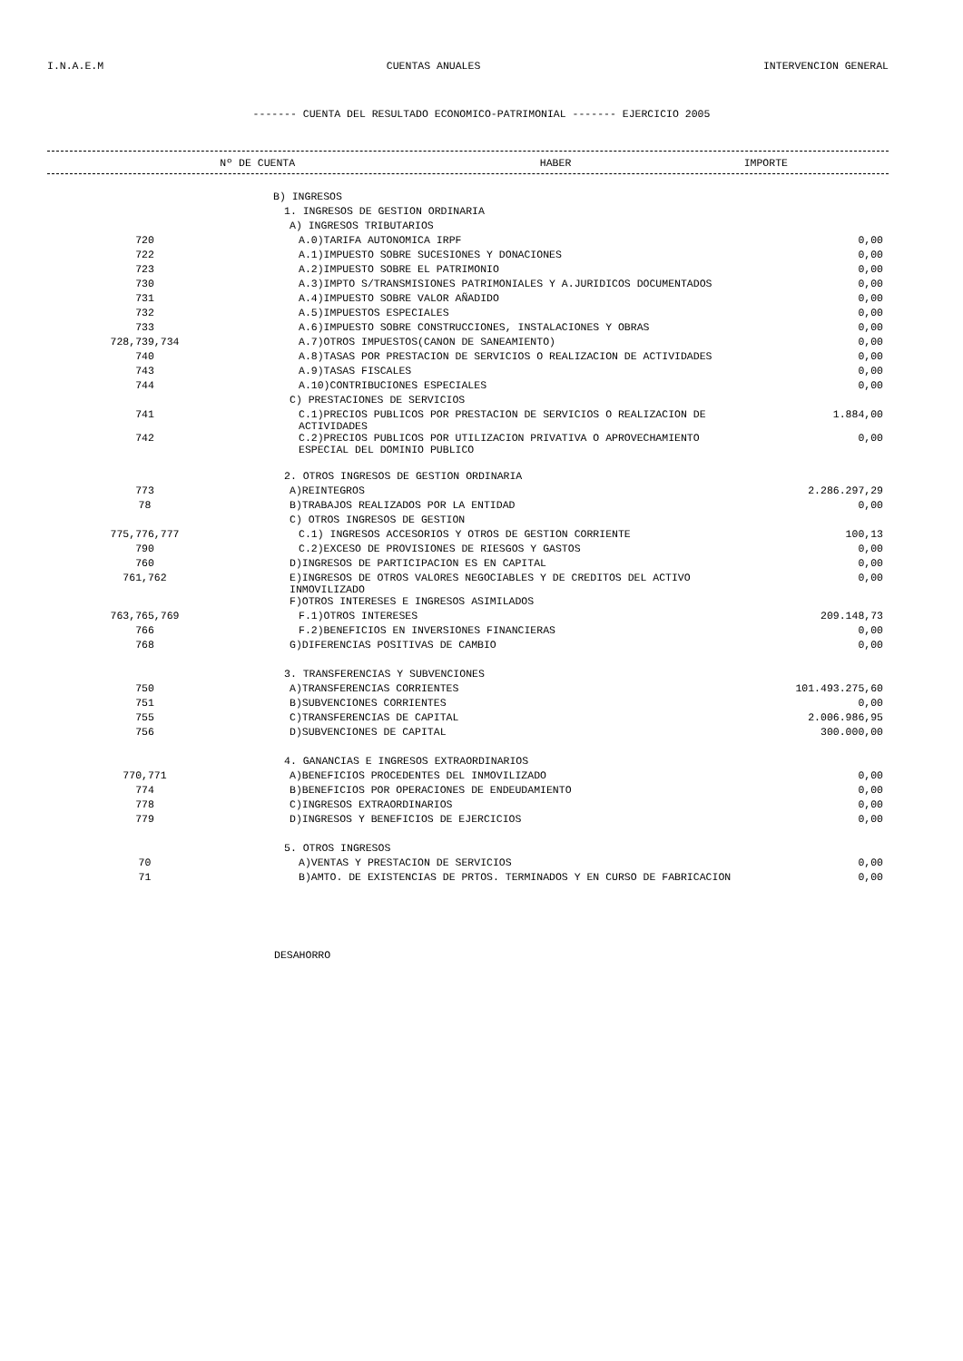I.N.A.E.M CUENTAS ANUALES INTERVENCION GENERAL
------- CUENTA DEL RESULTADO ECONOMICO-PATRIMONIAL ------- EJERCICIO 2005
| Nº DE CUENTA | HABER | IMPORTE |
| --- | --- | --- |
| | B) INGRESOS | |
| | 1. INGRESOS DE GESTION ORDINARIA | |
| | A) INGRESOS TRIBUTARIOS | |
| 720 | A.0)TARIFA AUTONOMICA IRPF | 0,00 |
| 722 | A.1)IMPUESTO SOBRE SUCESIONES Y DONACIONES | 0,00 |
| 723 | A.2)IMPUESTO SOBRE EL PATRIMONIO | 0,00 |
| 730 | A.3)IMPTO S/TRANSMISIONES PATRIMONIALES Y A.JURIDICOS DOCUMENTADOS | 0,00 |
| 731 | A.4)IMPUESTO SOBRE VALOR AÑADIDO | 0,00 |
| 732 | A.5)IMPUESTOS ESPECIALES | 0,00 |
| 733 | A.6)IMPUESTO SOBRE CONSTRUCCIONES, INSTALACIONES Y OBRAS | 0,00 |
| 728,739,734 | A.7)OTROS IMPUESTOS(CANON DE SANEAMIENTO) | 0,00 |
| 740 | A.8)TASAS POR PRESTACION DE SERVICIOS O REALIZACION DE ACTIVIDADES | 0,00 |
| 743 | A.9)TASAS FISCALES | 0,00 |
| 744 | A.10)CONTRIBUCIONES ESPECIALES | 0,00 |
| | C) PRESTACIONES DE SERVICIOS | |
| 741 | C.1)PRECIOS PUBLICOS POR PRESTACION DE SERVICIOS O REALIZACION DE ACTIVIDADES | 1.884,00 |
| 742 | C.2)PRECIOS PUBLICOS POR UTILIZACION PRIVATIVA O APROVECHAMIENTO ESPECIAL DEL DOMINIO PUBLICO | 0,00 |
| | 2. OTROS INGRESOS DE GESTION ORDINARIA | |
| 773 | A)REINTEGROS | 2.286.297,29 |
| 78 | B)TRABAJOS REALIZADOS POR LA ENTIDAD | 0,00 |
| | C) OTROS INGRESOS DE GESTION | |
| 775,776,777 | C.1) INGRESOS ACCESORIOS Y OTROS DE GESTION CORRIENTE | 100,13 |
| 790 | C.2)EXCESO DE PROVISIONES DE RIESGOS Y GASTOS | 0,00 |
| 760 | D)INGRESOS DE PARTICIPACION ES EN CAPITAL | 0,00 |
| 761,762 | E)INGRESOS DE OTROS VALORES NEGOCIABLES Y DE CREDITOS DEL ACTIVO INMOVILIZADO | 0,00 |
| | F)OTROS INTERESES E INGRESOS ASIMILADOS | |
| 763,765,769 | F.1)OTROS INTERESES | 209.148,73 |
| 766 | F.2)BENEFICIOS EN INVERSIONES FINANCIERAS | 0,00 |
| 768 | G)DIFERENCIAS POSITIVAS DE CAMBIO | 0,00 |
| | 3. TRANSFERENCIAS Y SUBVENCIONES | |
| 750 | A)TRANSFERENCIAS CORRIENTES | 101.493.275,60 |
| 751 | B)SUBVENCIONES CORRIENTES | 0,00 |
| 755 | C)TRANSFERENCIAS DE CAPITAL | 2.006.986,95 |
| 756 | D)SUBVENCIONES DE CAPITAL | 300.000,00 |
| | 4. GANANCIAS E INGRESOS EXTRAORDINARIOS | |
| 770,771 | A)BENEFICIOS PROCEDENTES DEL INMOVILIZADO | 0,00 |
| 774 | B)BENEFICIOS POR OPERACIONES DE ENDEUDAMIENTO | 0,00 |
| 778 | C)INGRESOS EXTRAORDINARIOS | 0,00 |
| 779 | D)INGRESOS Y BENEFICIOS DE EJERCICIOS | 0,00 |
| | 5. OTROS INGRESOS | |
| 70 | A)VENTAS Y PRESTACION DE SERVICIOS | 0,00 |
| 71 | B)AMTO. DE EXISTENCIAS DE PRTOS. TERMINADOS Y EN CURSO DE FABRICACION | 0,00 |
DESAHORRO